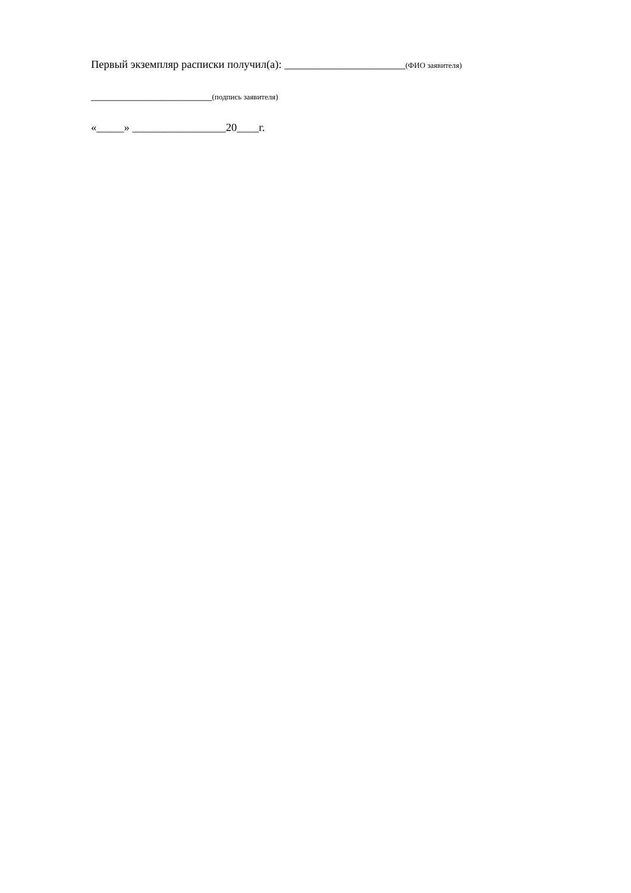Первый экземпляр расписки получил(а): ______________________(ФИО заявителя)
______________________(подпись заявителя)
«_____» _________________20____г.